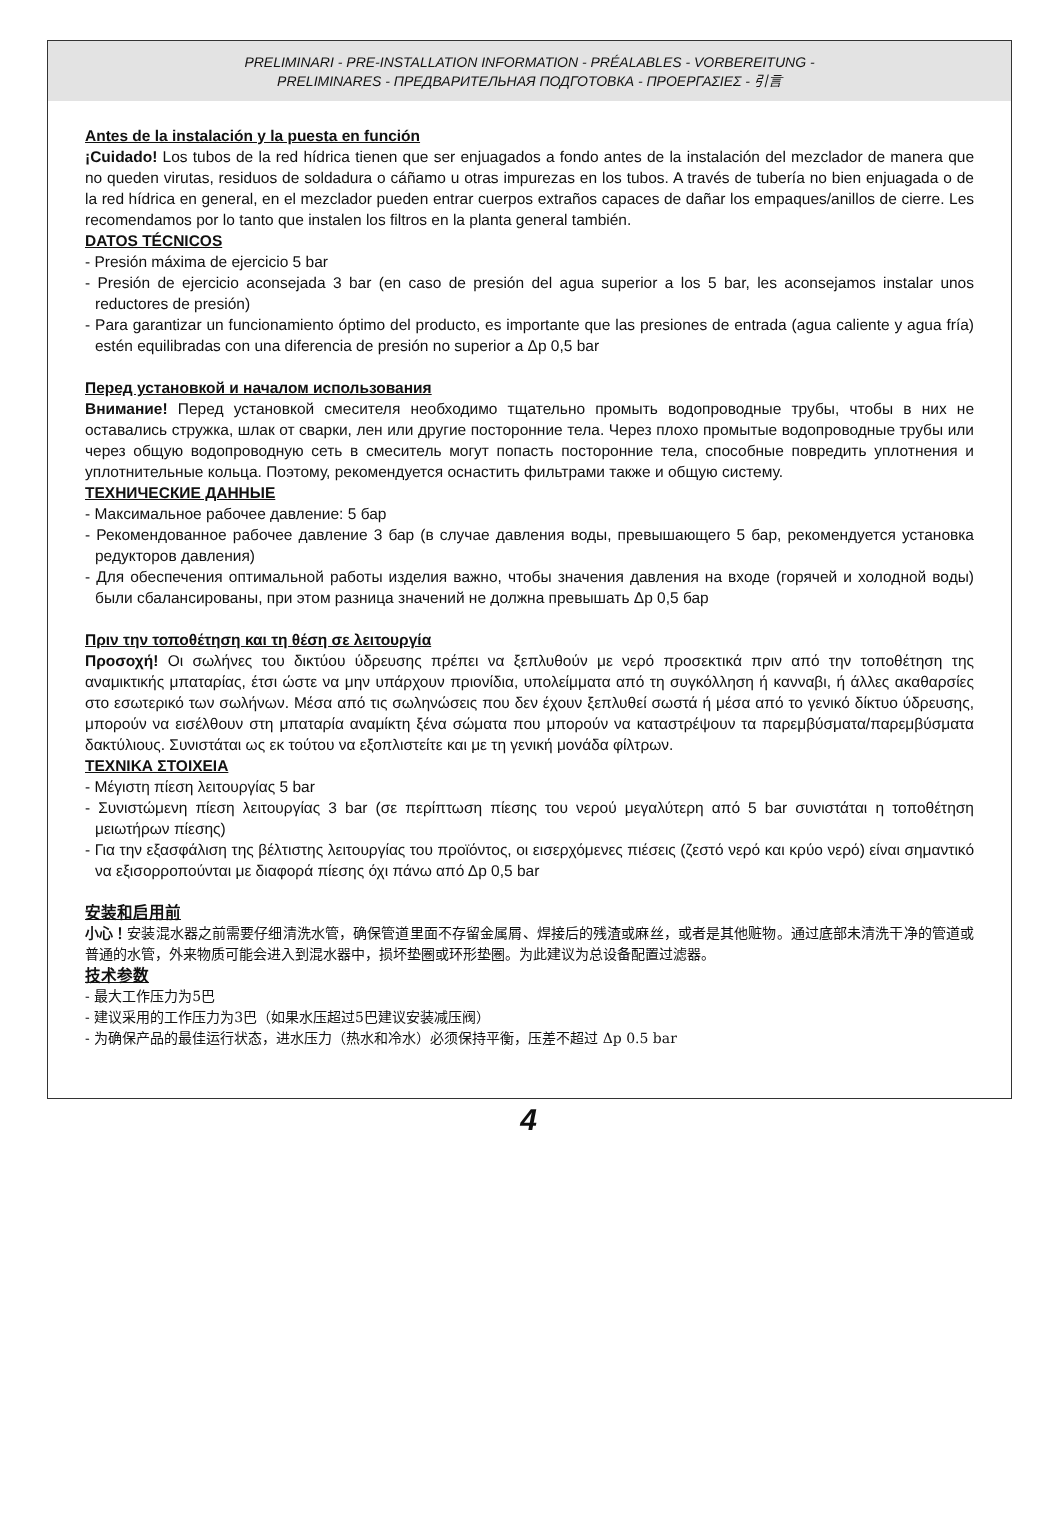PRELIMINARI - PRE-INSTALLATION INFORMATION - PRÉALABLES - VORBEREITUNG -
PRELIMINARES - ПРЕДВАРИТЕЛЬНАЯ ПОДГОТОВКА - ΠΡΟΕΡΓΑΣΙΕΣ - 引言
Antes de la instalación y la puesta en función
¡Cuidado! Los tubos de la red hídrica tienen que ser enjuagados a fondo antes de la instalación del mezclador de manera que no queden virutas, residuos de soldadura o cáñamo u otras impurezas en los tubos. A través de tubería no bien enjuagada o de la red hídrica en general, en el mezclador pueden entrar cuerpos extraños capaces de dañar los empaques/anillos de cierre. Les recomendamos por lo tanto que instalen los filtros en la planta general también.
DATOS TÉCNICOS
- Presión máxima de ejercicio 5 bar
- Presión de ejercicio aconsejada 3 bar (en caso de presión del agua superior a los 5 bar, les aconsejamos instalar unos reductores de presión)
- Para garantizar un funcionamiento óptimo del producto, es importante que las presiones de entrada (agua caliente y agua fría) estén equilibradas con una diferencia de presión no superior a Δp 0,5 bar
Перед установкой и началом использования
Внимание! Перед установкой смесителя необходимо тщательно промыть водопроводные трубы, чтобы в них не оставались стружка, шлак от сварки, лен или другие посторонние тела. Через плохо промытые водопроводные трубы или через общую водопроводную сеть в смеситель могут попасть посторонние тела, способные повредить уплотнения и уплотнительные кольца. Поэтому, рекомендуется оснастить фильтрами также и общую систему.
ТЕХНИЧЕСКИЕ ДАННЫЕ
- Максимальное рабочее давление: 5 бар
- Рекомендованное рабочее давление 3 бар (в случае давления воды, превышающего 5 бар, рекомендуется установка редукторов давления)
- Для обеспечения оптимальной работы изделия важно, чтобы значения давления на входе (горячей и холодной воды) были сбалансированы, при этом разница значений не должна превышать Δp 0,5 бар
Πριν την τοποθέτηση και τη θέση σε λειτουργία
Προσοχή! Οι σωλήνες του δικτύου ύδρευσης πρέπει να ξεπλυθούν με νερό προσεκτικά πριν από την τοποθέτηση της αναμικτικής μπαταρίας, έτσι ώστε να μην υπάρχουν πριονίδια, υπολείμματα από τη συγκόλληση ή κανναβι, ή άλλες ακαθαρσίες στο εσωτερικό των σωλήνων. Μέσα από τις σωληνώσεις που δεν έχουν ξεπλυθεί σωστά ή μέσα από το γενικό δίκτυο ύδρευσης, μπορούν να εισέλθουν στη μπαταρία αναμίκτη ξένα σώματα που μπορούν να καταστρέψουν τα παρεμβύσματα/παρεμβύσματα δακτύλιους. Συνιστάται ως εκ τούτου να εξοπλιστείτε και με τη γενική μονάδα φίλτρων.
ΤΕΧΝΙΚΑ ΣΤΟΙΧΕΙΑ
- Μέγιστη πίεση λειτουργίας 5 bar
- Συνιστώμενη πίεση λειτουργίας 3 bar (σε περίπτωση πίεσης του νερού μεγαλύτερη από 5 bar συνιστάται η τοποθέτηση μειωτήρων πίεσης)
- Για την εξασφάλιση της βέλτιστης λειτουργίας του προϊόντος, οι εισερχόμενες πιέσεις (ζεστό νερό και κρύο νερό) είναι σημαντικό να εξισορροπούνται με διαφορά πίεσης όχι πάνω από Δp 0,5 bar
安装和启用前
小心！安装混水器之前需要仔细清洗水管，确保管道里面不存留金属屑、焊接后的残渣或麻丝，或者是其他赃物。通过底部未清洗干净的管道或普通的水管，外来物质可能会进入到混水器中，损坏垫圈或环形垫圈。为此建议为总设备配置过滤器。
技术参数
- 最大工作压力为5巴
- 建议采用的工作压力为3巴（如果水压超过5巴建议安装减压阀）
- 为确保产品的最佳运行状态，进水压力（热水和冷水）必须保持平衡，压差不超过 Δp 0.5 bar
4